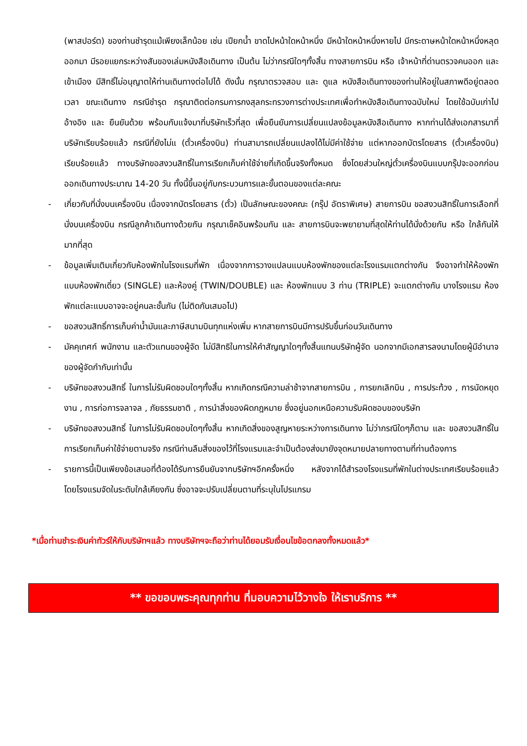(พาสปอร์ต) ของท่านชำรุดแม้เพียงเล็กน้อย เช่น เปียกน้ำ ขาดไปหน้าใดหน้าหนึ่ง มีหน้าใดหน้าหนึ่งหายไป มีกระดาษหน้าใดหน้าหนึ่งหลุดออกมา มีรอยแยกระหว่างสันของเล่มหนังสือเดินทาง เป็นต้น ไม่ว่ากรณีใดๆทั้งสิ้น ทางสายการบิน หรือ เจ้าหน้าที่ด่านตรวจคนออก และ เข้าเมือง มีสิทธิ์ไม่อนุญาตให้ท่านเดินทางต่อไปได้ ดังนั้น กรุณาตรวจสอบ และ ดูแล หนังสือเดินทางของท่านให้อยู่ในสภาพดีอยู่ตลอดเวลา ขณะเดินทาง กรณีชำรุด กรุณาติดต่อกรมการกงสุลกระทรวงการต่างประเทศเพื่อทำหนังสือเดินทางฉบับใหม่ โดยใช้ฉบับเก่าไปอ้างอิง และ ยืนยันด้วย พร้อมกับแจ้งมาที่บริษัทเร็วที่สุด เพื่อยืนยันการเปลี่ยนแปลงข้อมูลหนังสือเดินทาง หากท่านได้ส่งเอกสารมาที่บริษัทเรียบร้อยแล้ว กรณีที่ยังไม่แ (ตั๋วเครื่องบิน) ท่านสามารถเปลี่ยนแปลงได้ไม่มีค่าใช้จ่าย แต่หากออกบัตรโดยสาร (ตั๋วเครื่องบิน) เรียบร้อยแล้ว ทางบริษัทขอสงวนสิทธิ์ในการเรียกเก็บค่าใช้จ่ายที่เกิดขึ้นจริงทั้งหมด ซึ่งโดยส่วนใหญ่ตั๋วเครื่องบินแบบกรุ๊ปจะออกก่อนออกเดินทางประมาณ 14-20 วัน ทั้งนี้ขึ้นอยู่กับกระบวนการและขั้นตอนของแต่ละคณะ
- เกี่ยวกับที่นั่งบนเครื่องบิน เนื่องจากบัตรโดยสาร (ตั๋ว) เป็นลักษณะของคณะ (กรุ๊ป อัตราพิเศษ) สายการบิน ขอสงวนสิทธิ์ในการเลือกที่นั่งบนเครื่องบิน กรณีลูกค้าเดินทางด้วยกัน กรุณาเช็คอินพร้อมกัน และ สายการบินจะพยายามที่สุดให้ท่านได้นั่งด้วยกัน หรือ ใกล้กันให้มากที่สุด
- ข้อมูลเพิ่มเติมเกี่ยวกับห้องพักในโรงแรมที่พัก เนื่องจากการวางแปลนแบบห้องพักของแต่ละโรงแรมแตกต่างกัน จึงอาจทำให้ห้องพักแบบห้องพักเดี่ยว (SINGLE) และห้องคู่ (TWIN/DOUBLE) และ ห้องพักแบบ 3 ท่าน (TRIPLE) จะแตกต่างกัน บางโรงแรม ห้องพักแต่ละแบบอาจจะอยู่คนละชั้นกัน (ไม่ติดกันเสมอไป)
- ขอสงวนสิทธิ์การเก็บค่าน้ำมันและภาษีสนามบินทุกแห่งเพิ่ม หากสายการบินมีการปรับขึ้นก่อนวันเดินทาง
- มัคคุเทศก์ พนักงาน และตัวแทนของผู้จัด ไม่มีสิทธิในการให้คำสัญญาใดๆทั้งสิ้นแทนบริษัทผู้จัด นอกจากมีเอกสารลงนามโดยผู้มีอำนาจของผู้จัดกำกับเท่านั้น
- บริษัทขอสงวนสิทธิ์ ในการไม่รับผิดชอบใดๆทั้งสิ้น หากเกิดกรณีความล่าช้าจากสายการบิน , การยกเลิกบิน , การประท้วง , การนัดหยุดงาน , การก่อการจลาจล , ภัยธรรมชาติ , การนำสิ่งของผิดกฎหมาย ซึ่งอยู่นอกเหนือความรับผิดชอบของบริษัท
- บริษัทขอสงวนสิทธิ์ ในการไม่รับผิดชอบใดๆทั้งสิ้น หากเกิดสิ่งของสูญหายระหว่างการเดินทาง ไม่ว่ากรณีใดๆก็ตาม และ ขอสงวนสิทธิ์ในการเรียกเก็บค่าใช้จ่ายตามจริง กรณีท่านลืมสิ่งของไว้ที่โรงแรมและจำเป็นต้องส่งมายังจุดหมายปลายทางตามที่ท่านต้องการ
- รายการนี้เป็นเพียงข้อเสนอที่ต้องได้รับการยืนยันจากบริษัทฯอีกครั้งหนึ่ง หลังจากได้สำรองโรงแรมที่พักในต่างประเทศเรียบร้อยแล้ว โดยโรงแรมจัดในระดับใกล้เคียงกัน ซึ่งอาจจะปรับเปลี่ยนตามที่ระบุในโปรแกรม
*เมื่อท่านชำระเงินค่าทัวร์ให้กับบริษัทฯแล้ว ทางบริษัทฯจะถือว่าท่านได้ยอมรับเงื่อนไขข้อตกลงทั้งหมดแล้ว*
** ขอขอบพระคุณทุกท่าน ที่มอบความไว้วางใจ ให้เราบริการ **